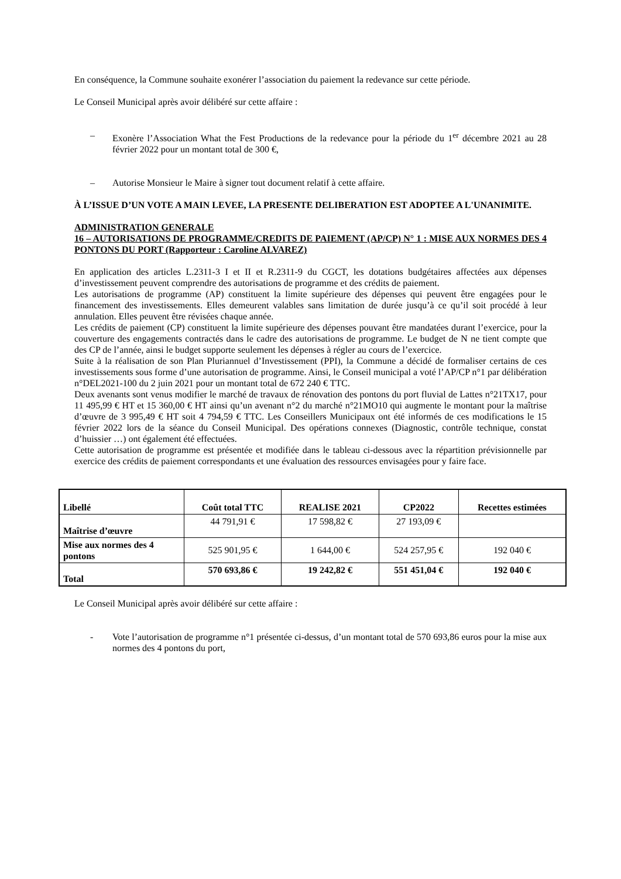En conséquence, la Commune souhaite exonérer l’association du paiement la redevance sur cette période.
Le Conseil Municipal après avoir délibéré sur cette affaire :
– Exonère l’Association What the Fest Productions de la redevance pour la période du 1<sup>er</sup> décembre 2021 au 28 février 2022 pour un montant total de 300 €,
– Autorise Monsieur le Maire à signer tout document relatif à cette affaire.
À L’ISSUE D’UN VOTE A MAIN LEVEE, LA PRESENTE DELIBERATION EST ADOPTEE A L'UNANIMITE.
ADMINISTRATION GENERALE
16 – AUTORISATIONS DE PROGRAMME/CREDITS DE PAIEMENT (AP/CP) N° 1 : MISE AUX NORMES DES 4 PONTONS DU PORT (Rapporteur : Caroline ALVAREZ)
En application des articles L.2311-3 I et II et R.2311-9 du CGCT, les dotations budgétaires affectées aux dépenses d’investissement peuvent comprendre des autorisations de programme et des crédits de paiement.
Les autorisations de programme (AP) constituent la limite supérieure des dépenses qui peuvent être engagées pour le financement des investissements. Elles demeurent valables sans limitation de durée jusqu’à ce qu’il soit procédé à leur annulation. Elles peuvent être révisées chaque année.
Les crédits de paiement (CP) constituent la limite supérieure des dépenses pouvant être mandatées durant l’exercice, pour la couverture des engagements contractés dans le cadre des autorisations de programme. Le budget de N ne tient compte que des CP de l’année, ainsi le budget supporte seulement les dépenses à régler au cours de l’exercice.
Suite à la réalisation de son Plan Pluriannuel d’Investissement (PPI), la Commune a décidé de formaliser certains de ces investissements sous forme d’une autorisation de programme. Ainsi, le Conseil municipal a voté l’AP/CP n°1 par délibération n°DEL2021-100 du 2 juin 2021 pour un montant total de 672 240 € TTC.
Deux avenants sont venus modifier le marché de travaux de rénovation des pontons du port fluvial de Lattes n°21TX17, pour 11 495,99 € HT et 15 360,00 € HT ainsi qu’un avenant n°2 du marché n°21MO10 qui augmente le montant pour la maîtrise d’œuvre de 3 995,49 € HT soit 4 794,59 € TTC. Les Conseillers Municipaux ont été informés de ces modifications le 15 février 2022 lors de la séance du Conseil Municipal. Des opérations connexes (Diagnostic, contrôle technique, constat d’huissier …) ont également été effectuées.
Cette autorisation de programme est présentée et modifiée dans le tableau ci-dessous avec la répartition prévisionnelle par exercice des crédits de paiement correspondants et une évaluation des ressources envisagées pour y faire face.
| Libellé | Coût total TTC | REALISE 2021 | CP2022 | Recettes estimées |
| --- | --- | --- | --- | --- |
| Maîtrise d’œuvre | 44 791,91 € | 17 598,82 € | 27 193,09 € | |
| Mise aux normes des 4 pontons | 525 901,95 € | 1 644,00 € | 524 257,95 € | 192 040 € |
| Total | 570 693,86 € | 19 242,82 € | 551 451,04 € | 192 040 € |
Le Conseil Municipal après avoir délibéré sur cette affaire :
- Vote l’autorisation de programme n°1 présentée ci-dessus, d’un montant total de 570 693,86 euros pour la mise aux normes des 4 pontons du port,